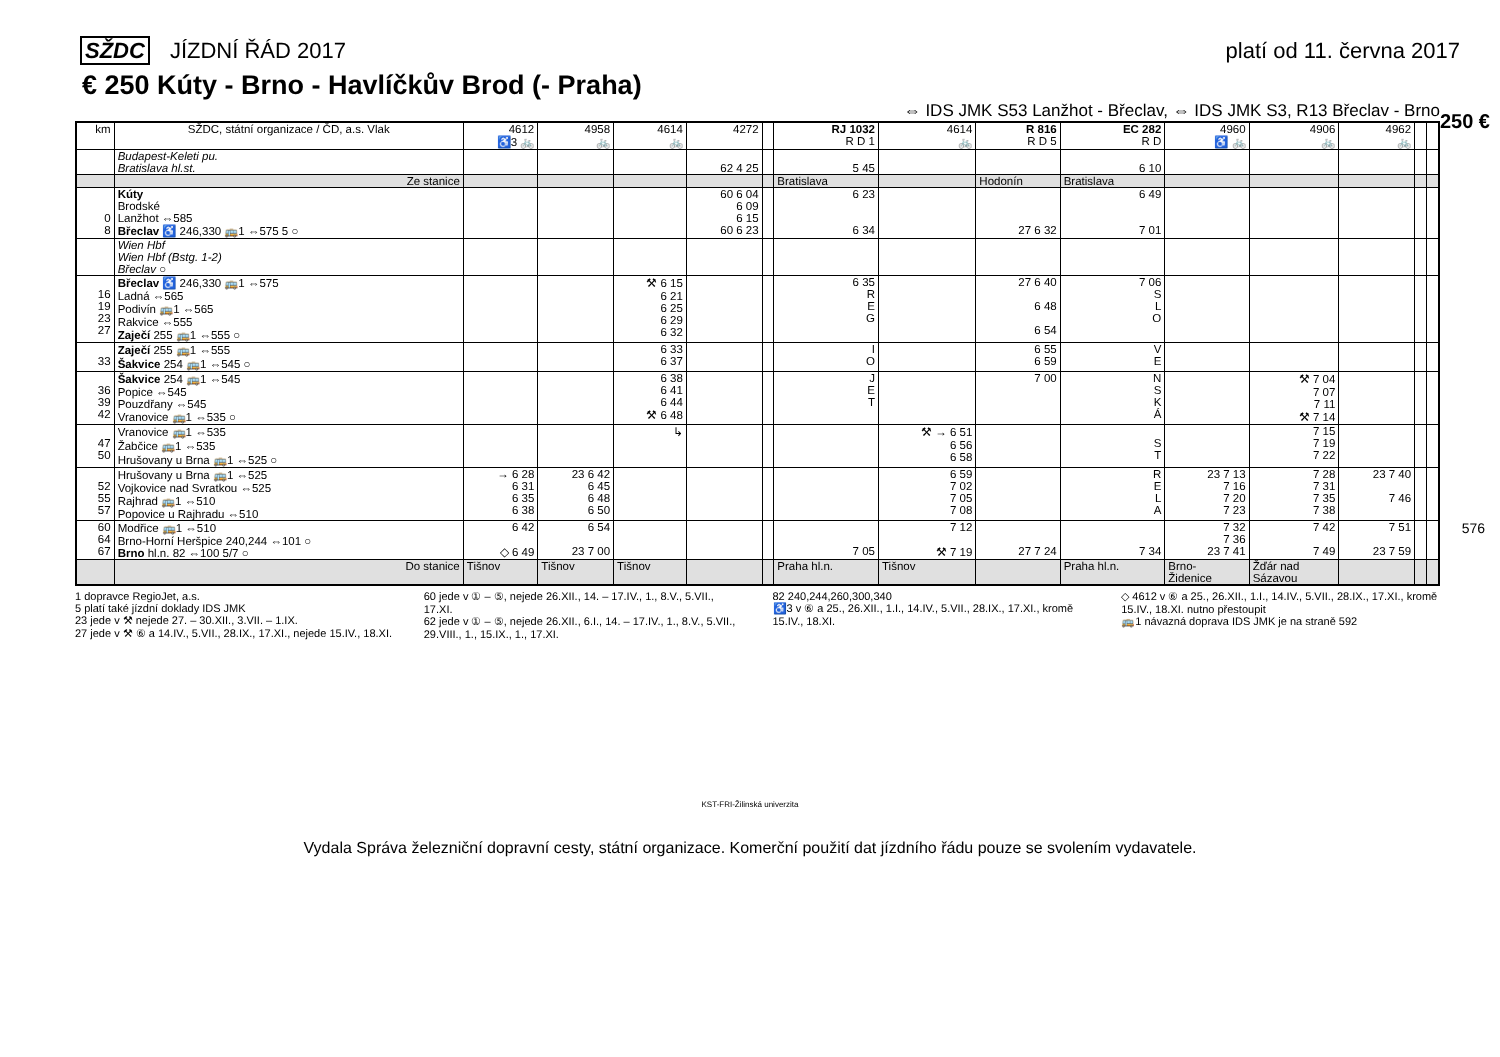SŽDC JÍZDNÍ ŘÁD 2017 platí od 11. června 2017
€ 250 Kúty - Brno - Havlíčkův Brod (- Praha)
⇔ IDS JMK S53 Lanžhot - Břeclav, ⇔ IDS JMK S3, R13 Břeclav - Brno
250 €
576
| km | SŽDC, státní organizace / ČD, a.s. Vlak | 4612 ♿3 🚲 | 4958 🚲 | 4614 🚲 | 4272 | | RJ 1032 R D 1 | 4614 🚲 | R 816 R D 5 | EC 282 R D | 4960 ♿ 🚲 | 4906 🚲 | 4962 🚲 | | |
| --- | --- | --- | --- | --- | --- | --- | --- | --- | --- | --- | --- | --- | --- | --- | --- |
| | Budapest-Keleti pu. Bratislava hl.st. | | | | 62 4 25 | | 5 45 | | | 6 10 | | | | | |
| | Ze stanice | | | | | | Bratislava | | Hodonín | Bratislava | | | | | |
| 0 8 | Kúty Brodské Lanžhot ⇔585 Břeclav ♿ 246,330 🚌1 ⇔575 5 ○ | | | | 60 6 04 6 09 6 15 60 6 23 | | 6 23 6 34 | | 27 6 32 | 6 49 7 01 | | | | | |
| | Wien Hbf Wien Hbf (Bstg. 1-2) Břeclav ○ | | | | | | | | | | | | | | |
| 16 19 23 27 | Břeclav ♿ 246,330 🚌1 ⇔575 Ladná ⇔565 Podivín 🚌1 ⇔565 Rakvice ⇔555 Zaječí 255 🚌1 ⇔555 ○ | | | ⚒ 6 15 6 21 6 25 6 29 6 32 | | | 6 35 R E G | | 27 6 40 6 48 6 54 | 7 06 S L O | | | | | |
| 33 | Zaječí 255 🚌1 ⇔555 Šakvice 254 🚌1 ⇔545 ○ | | | 6 33 6 37 | | | I O | | 6 55 6 59 | V E | | | | | |
| 36 39 42 | Šakvice 254 🚌1 ⇔545 Popice ⇔545 Pouzdřany ⇔545 Vranovice 🚌1 ⇔535 ○ | | | 6 38 6 41 6 44 ⚒ 6 48 | | | J E T | | 7 00 | N S K Á | | ⚒ 7 04 7 07 7 11 ⚒ 7 14 | | | |
| 47 50 | Vranovice 🚌1 ⇔535 Žabčice 🚌1 ⇔535 Hrušovany u Brna 🚌1 ⇔525 ○ | | | ↳ | | | | ⚒ → 6 51 6 56 6 58 | | S T | | 7 15 7 19 7 22 | | | |
| 52 55 57 | Hrušovany u Brna 🚌1 ⇔525 Vojkovice nad Svratkou ⇔525 Rajhrad 🚌1 ⇔510 Popovice u Rajhradu ⇔510 | → 6 28 6 31 6 35 6 38 | 23 6 42 6 45 6 48 6 50 | | | | | 6 59 7 02 7 05 7 08 | | R E L A | 23 7 13 7 16 7 20 7 23 | 7 28 7 31 7 35 7 38 | 23 7 40 7 46 | | |
| 60 64 67 | Modřice 🚌1 ⇔510 Brno-Horní Heršpice 240,244 ⇔101 ○ Brno hl.n. 82 ⇔100 5/7 ○ | 6 42 ◇ 6 49 | 6 54 23 7 00 | | | | 7 05 | 7 12 ⚒ 7 19 | 27 7 24 | 7 34 | 7 32 7 36 23 7 41 | 7 42 7 49 | 7 51 23 7 59 | | |
| | Do stanice | Tišnov | Tišnov | Tišnov | | | Praha hl.n. | Tišnov | | Praha hl.n. | Brno- Židenice | Žďár nad Sázavou | | | |
1 dopravce RegioJet, a.s.
5 platí také jízdní doklady IDS JMK
23 jede v ⚒ nejede 27. – 30.XII., 3.VII. – 1.IX.
27 jede v ⚒ ⑥ a 14.IV., 5.VII., 28.IX., 17.XI., nejede 15.IV., 18.XI.
60 jede v ① – ⑤, nejede 26.XII., 14. – 17.IV., 1., 8.V., 5.VII., 17.XI.
62 jede v ① – ⑤, nejede 26.XII., 6.I., 14. – 17.IV., 1., 8.V., 5.VII., 29.VIII., 1., 15.IX., 1., 17.XI.
82 240,244,260,300,340
♿3 v ⑥ a 25., 26.XII., 1.I., 14.IV., 5.VII., 28.IX., 17.XI., kromě 15.IV., 18.XI.
◇ 4612 v ⑥ a 25., 26.XII., 1.I., 14.IV., 5.VII., 28.IX., 17.XI., kromě 15.IV., 18.XI. nutno přestoupit
🚌1 návazná doprava IDS JMK je na straně 592
KST-FRI-Žilinská univerzita
Vydala Správa železniční dopravní cesty, státní organizace. Komerční použití dat jízdního řádu pouze se svolením vydavatele.